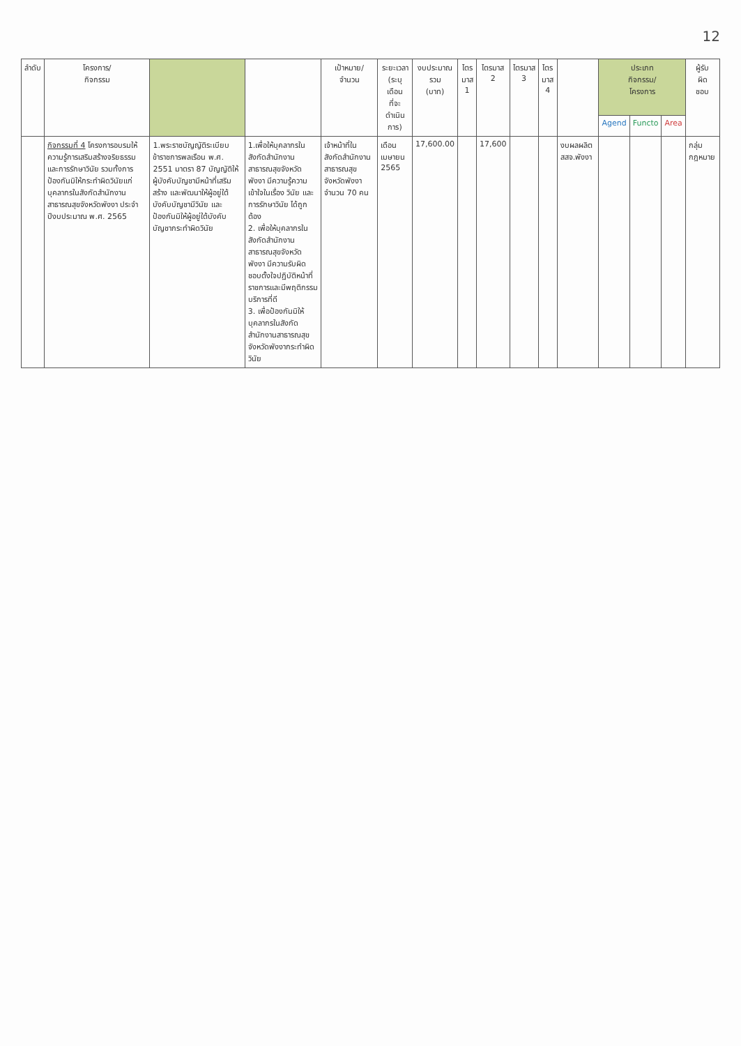12
| ลำดับ | โครงการ/ กิจกรรม | | | เป้าหมาย/ จำนวน | ระยะเวลา (ระบุ เดือน ที่จะ ดำเนินการ) | งบประมาณ รวม (บาท) | ไตร มาส 1 | ไตรมาส 2 | ไตรมาส 3 | ไตร มาส 4 | | ประเภท กิจกรรม/ โครงการ | | | ผู้รับ ผิด ชอบ |
| --- | --- | --- | --- | --- | --- | --- | --- | --- | --- | --- | --- | --- | --- | --- | --- |
| | | | | | | | | | | | | Agend | Functo | Area | |
| | กิจกรรมที่ 4 โครงการอบรมให้ความรู้การเสริมสร้างจริยธรรมและการรักษาวินัย รวมทั้งการป้องกันมิให้กระทำผิดวินัยแก่บุคลากรในสังกัดสำนักงานสาธารณสุขจังหวัดพังงา ประจำปีงบประมาณ พ.ศ. 2565 | 1.พระราชบัญญัติระเบียบข้าราชการพลเรือน พ.ศ. 2551 มาตรา 87 บัญญัติให้ผู้บังคับบัญชามีหน้าที่เสริมสร้าง และพัฒนาให้ผู้อยู่ใต้บังคับบัญชามีวินัย และป้องกันมิให้ผู้อยู่ใต้บังคับบัญชากระทำผิดวินัย | 1.เพื่อให้บุคลากรในสังกัดสำนักงานสาธารณสุขจังหวัดพังงา มีความรู้ความเข้าใจในเรื่อง วินัย และการรักษาวินัย ได้ถูกต้อง 2. เพื่อให้บุคลากรในสังกัดสำนักงานสาธารณสุขจังหวัดพังงา มีความรับผิดชอบตั้งใจปฏิบัติหน้าที่ราชการและมีพฤติกรรมบริการที่ดี 3. เพื่อป้องกันมิให้บุคลากรในสังกัดสำนักงานสาธารณสุขจังหวัดพังงากระทำผิดวินัย | เจ้าหน้าที่ในสังกัดสำนักงานสาธารณสุขจังหวัดพังงา จำนวน 70 คน | เดือนเมษายน 2565 | 17,600.00 | | 17,600 | | | งบผลผลิต สสจ.พังงา | | | | กลุ่มกฎหมาย |